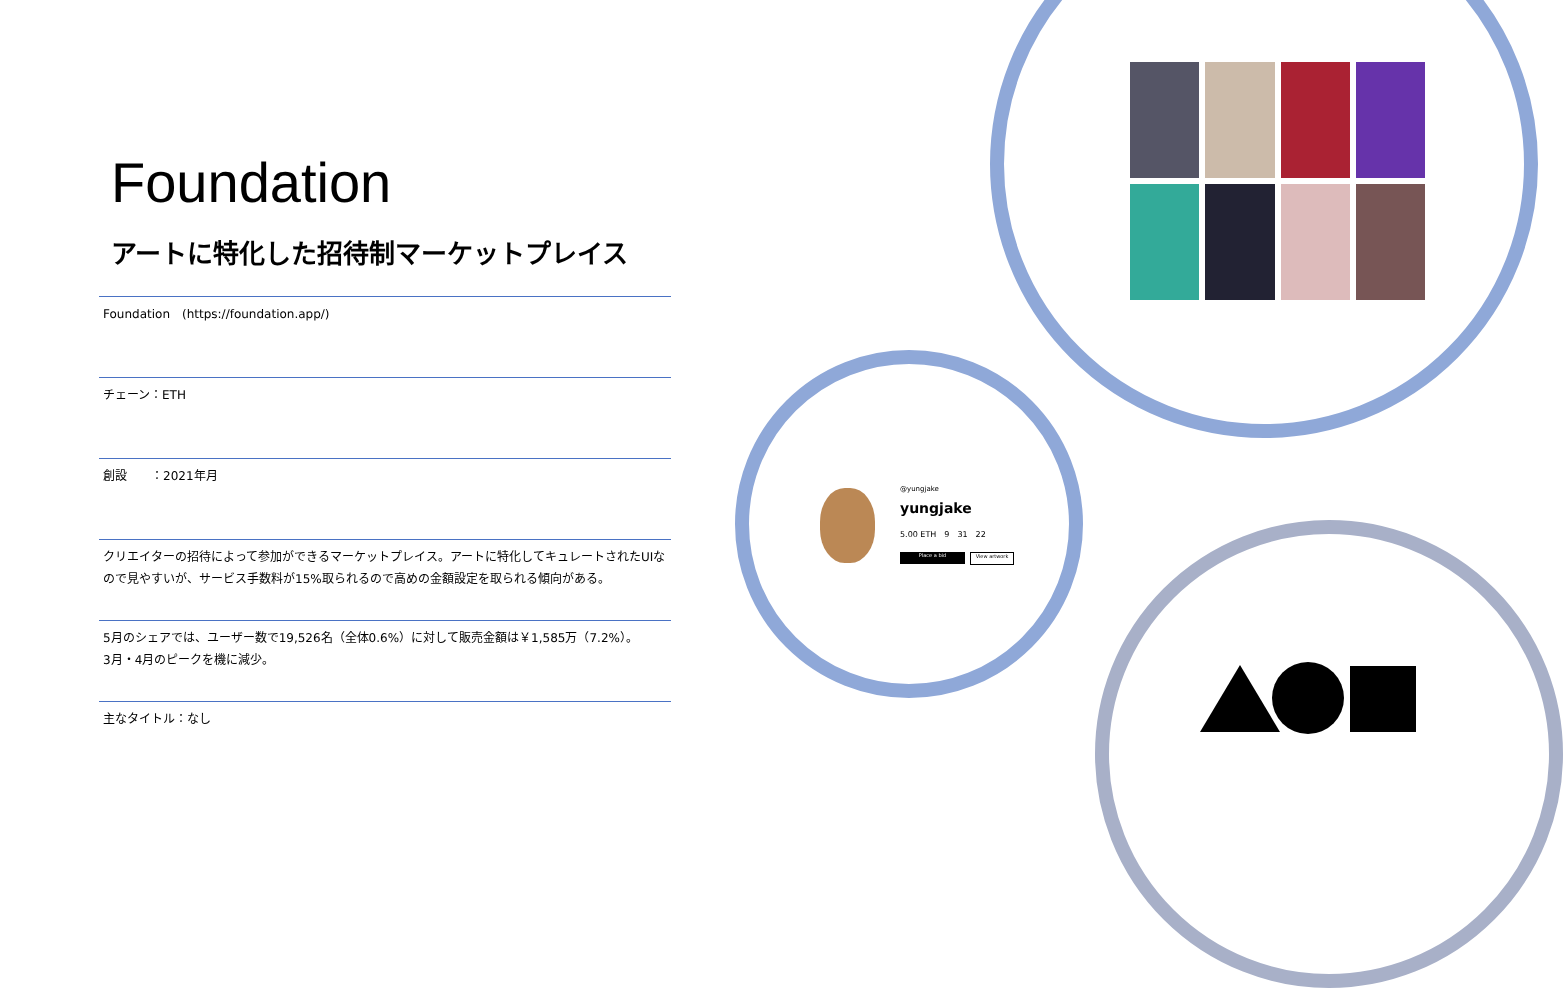Foundation
アートに特化した招待制マーケットプレイス
Foundation　(https://foundation.app/)
チェーン：ETH
創設　　：2021年月
クリエイターの招待によって参加ができるマーケットプレイス。アートに特化してキュレートされたUIなので見やすいが、サービス手数料が15%取られるので高めの金額設定を取られる傾向がある。
5月のシェアでは、ユーザー数で19,526名（全体0.6%）に対して販売金額は￥1,585万（7.2%）。
3月・4月のピークを機に減少。
主なタイトル：なし
@yungjake
yungjake
5.00 ETH　9　31　22
Place a bid View artwork